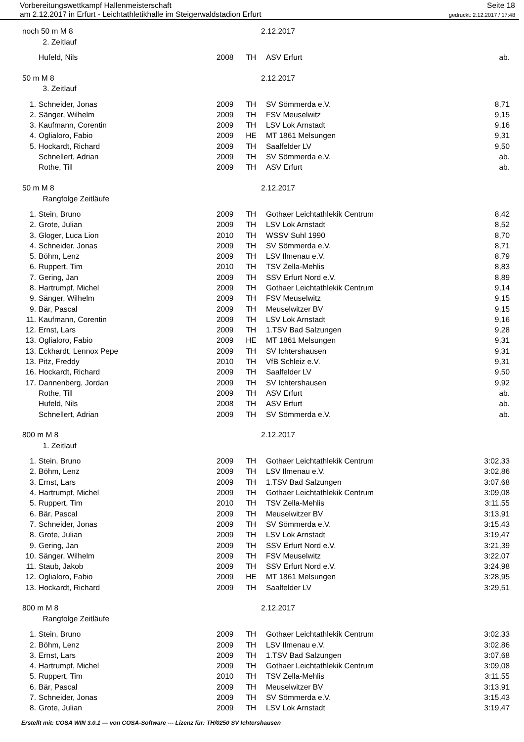Vorbereitungswettkampf Hallenmeisterschaft
am 2.12.2017 in Erfurt - Leichtathletikhalle im Steigerwaldstadion Erfurt
Seite 18
gedruckt: 2.12.2017 / 17:48
| noch 50 m M 8 | | | | 2.12.2017 | |
| | 2. Zeitlauf | | | | |
| | Hufeld, Nils | 2008 | TH | ASV Erfurt | ab. |
| 50 m M 8 | | | | 2.12.2017 | |
| | 3. Zeitlauf | | | | |
| 1. | Schneider, Jonas | 2009 | TH | SV Sömmerda e.V. | 8,71 |
| 2. | Sänger, Wilhelm | 2009 | TH | FSV Meuselwitz | 9,15 |
| 3. | Kaufmann, Corentin | 2009 | TH | LSV Lok Arnstadt | 9,16 |
| 4. | Oglialoro, Fabio | 2009 | HE | MT 1861 Melsungen | 9,31 |
| 5. | Hockardt, Richard | 2009 | TH | Saalfelder LV | 9,50 |
| | Schnellert, Adrian | 2009 | TH | SV Sömmerda e.V. | ab. |
| | Rothe, Till | 2009 | TH | ASV Erfurt | ab. |
| 50 m M 8 | | | | 2.12.2017 | |
| | Rangfolge Zeitläufe | | | | |
| 1. | Stein, Bruno | 2009 | TH | Gothaer Leichtathlekik Centrum | 8,42 |
| 2. | Grote, Julian | 2009 | TH | LSV Lok Arnstadt | 8,52 |
| 3. | Gloger, Luca Lion | 2010 | TH | WSSV Suhl 1990 | 8,70 |
| 4. | Schneider, Jonas | 2009 | TH | SV Sömmerda e.V. | 8,71 |
| 5. | Böhm, Lenz | 2009 | TH | LSV Ilmenau e.V. | 8,79 |
| 6. | Ruppert, Tim | 2010 | TH | TSV Zella-Mehlis | 8,83 |
| 7. | Gering, Jan | 2009 | TH | SSV Erfurt Nord e.V. | 8,89 |
| 8. | Hartrumpf, Michel | 2009 | TH | Gothaer Leichtathlekik Centrum | 9,14 |
| 9. | Sänger, Wilhelm | 2009 | TH | FSV Meuselwitz | 9,15 |
| 9. | Bär, Pascal | 2009 | TH | Meuselwitzer BV | 9,15 |
| 11. | Kaufmann, Corentin | 2009 | TH | LSV Lok Arnstadt | 9,16 |
| 12. | Ernst, Lars | 2009 | TH | 1.TSV Bad Salzungen | 9,28 |
| 13. | Oglialoro, Fabio | 2009 | HE | MT 1861 Melsungen | 9,31 |
| 13. | Eckhardt, Lennox Pepe | 2009 | TH | SV Ichtershausen | 9,31 |
| 13. | Pitz, Freddy | 2010 | TH | VfB Schleiz e.V. | 9,31 |
| 16. | Hockardt, Richard | 2009 | TH | Saalfelder LV | 9,50 |
| 17. | Dannenberg, Jordan | 2009 | TH | SV Ichtershausen | 9,92 |
| | Rothe, Till | 2009 | TH | ASV Erfurt | ab. |
| | Hufeld, Nils | 2008 | TH | ASV Erfurt | ab. |
| | Schnellert, Adrian | 2009 | TH | SV Sömmerda e.V. | ab. |
| 800 m M 8 | | | | 2.12.2017 | |
| | 1. Zeitlauf | | | | |
| 1. | Stein, Bruno | 2009 | TH | Gothaer Leichtathlekik Centrum | 3:02,33 |
| 2. | Böhm, Lenz | 2009 | TH | LSV Ilmenau e.V. | 3:02,86 |
| 3. | Ernst, Lars | 2009 | TH | 1.TSV Bad Salzungen | 3:07,68 |
| 4. | Hartrumpf, Michel | 2009 | TH | Gothaer Leichtathlekik Centrum | 3:09,08 |
| 5. | Ruppert, Tim | 2010 | TH | TSV Zella-Mehlis | 3:11,55 |
| 6. | Bär, Pascal | 2009 | TH | Meuselwitzer BV | 3:13,91 |
| 7. | Schneider, Jonas | 2009 | TH | SV Sömmerda e.V. | 3:15,43 |
| 8. | Grote, Julian | 2009 | TH | LSV Lok Arnstadt | 3:19,47 |
| 9. | Gering, Jan | 2009 | TH | SSV Erfurt Nord e.V. | 3:21,39 |
| 10. | Sänger, Wilhelm | 2009 | TH | FSV Meuselwitz | 3:22,07 |
| 11. | Staub, Jakob | 2009 | TH | SSV Erfurt Nord e.V. | 3:24,98 |
| 12. | Oglialoro, Fabio | 2009 | HE | MT 1861 Melsungen | 3:28,95 |
| 13. | Hockardt, Richard | 2009 | TH | Saalfelder LV | 3:29,51 |
| 800 m M 8 | | | | 2.12.2017 | |
| | Rangfolge Zeitläufe | | | | |
| 1. | Stein, Bruno | 2009 | TH | Gothaer Leichtathlekik Centrum | 3:02,33 |
| 2. | Böhm, Lenz | 2009 | TH | LSV Ilmenau e.V. | 3:02,86 |
| 3. | Ernst, Lars | 2009 | TH | 1.TSV Bad Salzungen | 3:07,68 |
| 4. | Hartrumpf, Michel | 2009 | TH | Gothaer Leichtathlekik Centrum | 3:09,08 |
| 5. | Ruppert, Tim | 2010 | TH | TSV Zella-Mehlis | 3:11,55 |
| 6. | Bär, Pascal | 2009 | TH | Meuselwitzer BV | 3:13,91 |
| 7. | Schneider, Jonas | 2009 | TH | SV Sömmerda e.V. | 3:15,43 |
| 8. | Grote, Julian | 2009 | TH | LSV Lok Arnstadt | 3:19,47 |
Erstellt mit: COSA WIN 3.0.1 --- von COSA-Software --- Lizenz für: TH/0250 SV Ichtershausen